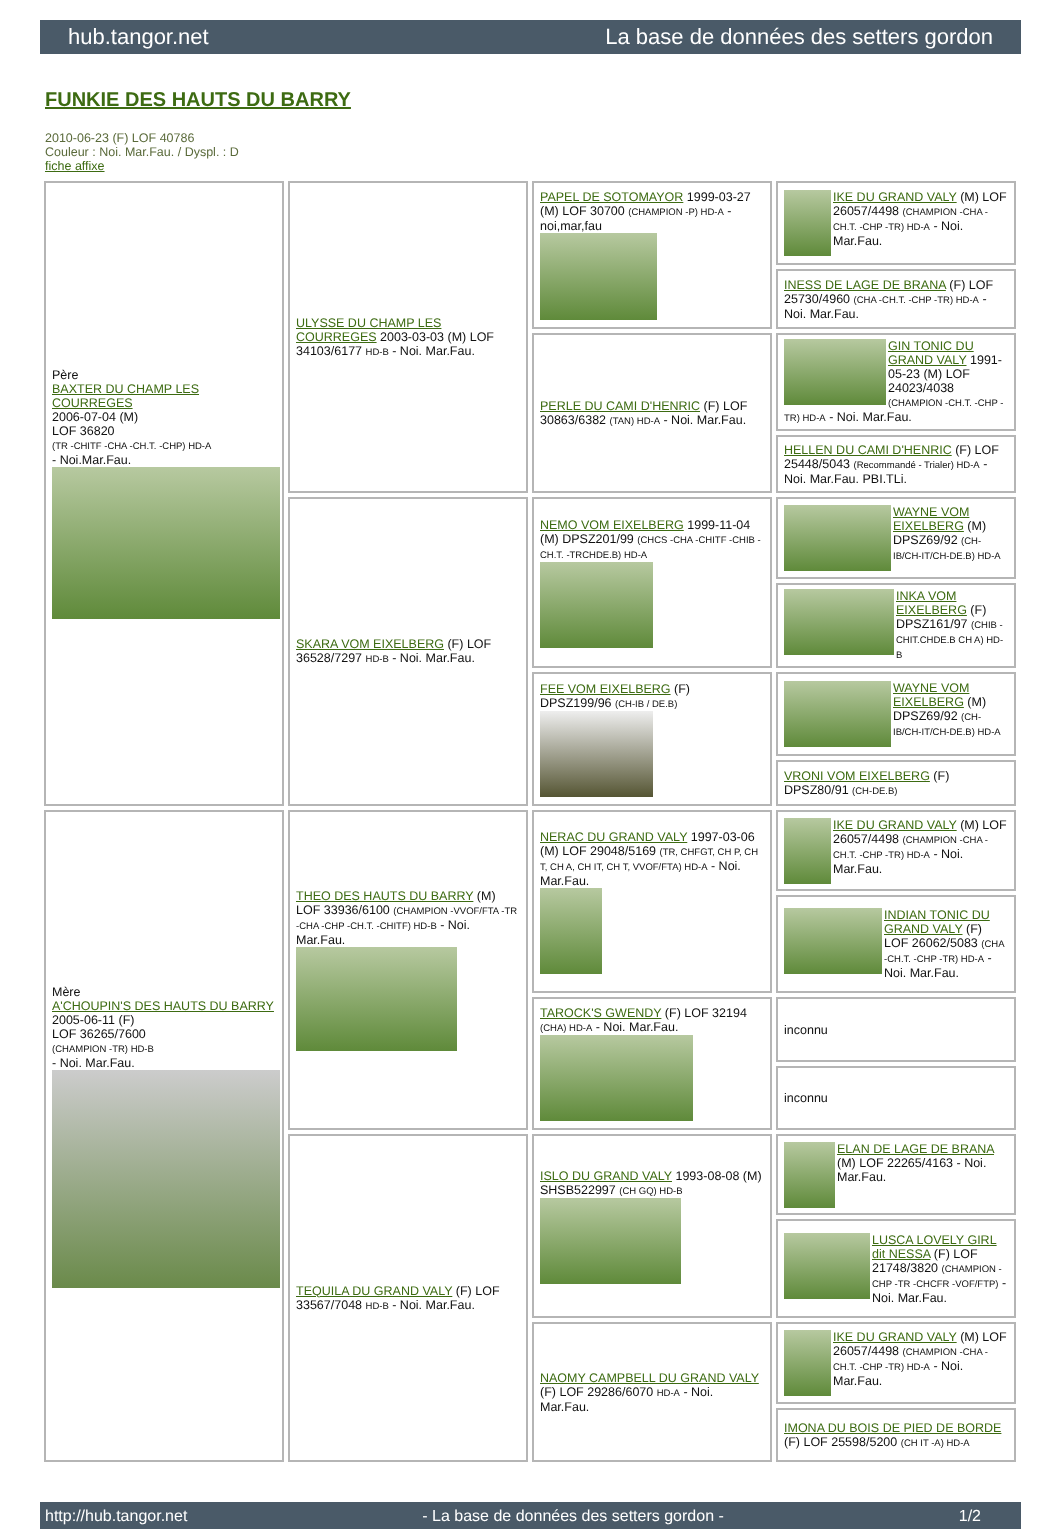hub.tangor.net La base de données des setters gordon
FUNKIE DES HAUTS DU BARRY
2010-06-23 (F) LOF 40786
Couleur : Noi. Mar.Fau. / Dyspl. : D
fiche affixe
| Père BAXTER DU CHAMP LES COURREGES 2006-07-04 (M) LOF 36820 (TR -CHITF -CHA -CH.T. -CHP) HD-A - Noi.Mar.Fau. | ULYSSE DU CHAMP LES COURREGES 2003-03-03 (M) LOF 34103/6177 HD-B - Noi. Mar.Fau. | PAPEL DE SOTOMAYOR 1999-03-27 (M) LOF 30700 (CHAMPION -P) HD-A - noi,mar,fau | IKE DU GRAND VALY (M) LOF 26057/4498 (CHAMPION -CHA -CH.T. -CHP -TR) HD-A - Noi. Mar.Fau. |
| | | | INESS DE LAGE DE BRANA (F) LOF 25730/4960 (CHA -CH.T. -CHP -TR) HD-A - Noi. Mar.Fau. |
| | | PERLE DU CAMI D'HENRIC (F) LOF 30863/6382 (TAN) HD-A - Noi. Mar.Fau. | GIN TONIC DU GRAND VALY 1991-05-23 (M) LOF 24023/4038 (CHAMPION -CH.T. -CHP -TR) HD-A - Noi. Mar.Fau. |
| | | | HELLEN DU CAMI D'HENRIC (F) LOF 25448/5043 (Recommandé - Trialer) HD-A - Noi. Mar.Fau. PBI.TLi. |
| | SKARA VOM EIXELBERG (F) LOF 36528/7297 HD-B - Noi. Mar.Fau. | NEMO VOM EIXELBERG 1999-11-04 (M) DPSZ201/99 (CHCS -CHA -CHITF -CHIB -CH.T. -TRCHDE.B) HD-A | WAYNE VOM EIXELBERG (M) DPSZ69/92 (CH-IB/CH-IT/CH-DE.B) HD-A |
| | | | INKA VOM EIXELBERG (F) DPSZ161/97 (CHIB -CHIT.CHDE.B CH A) HD-B |
| | | FEE VOM EIXELBERG (F) DPSZ199/96 (CH-IB / DE.B) | WAYNE VOM EIXELBERG (M) DPSZ69/92 (CH-IB/CH-IT/CH-DE.B) HD-A |
| | | | VRONI VOM EIXELBERG (F) DPSZ80/91 (CH-DE.B) |
| Mère A'CHOUPIN'S DES HAUTS DU BARRY 2005-06-11 (F) LOF 36265/7600 (CHAMPION -TR) HD-B - Noi. Mar.Fau. | THEO DES HAUTS DU BARRY (M) LOF 33936/6100 (CHAMPION -VVOF/FTA -TR -CHA -CHP -CH.T. -CHITF) HD-B - Noi. Mar.Fau. | NERAC DU GRAND VALY 1997-03-06 (M) LOF 29048/5169 (TR, CHFGT, CH P, CH T, CH A, CH IT, CH T, VVOF/FTA) HD-A - Noi. Mar.Fau. | IKE DU GRAND VALY (M) LOF 26057/4498 (CHAMPION -CHA -CH.T. -CHP -TR) HD-A - Noi. Mar.Fau. |
| | | | INDIAN TONIC DU GRAND VALY (F) LOF 26062/5083 (CHA -CH.T. -CHP -TR) HD-A - Noi. Mar.Fau. |
| | | TAROCK'S GWENDY (F) LOF 32194 (CHA) HD-A - Noi. Mar.Fau. | inconnu |
| | | | inconnu |
| | TEQUILA DU GRAND VALY (F) LOF 33567/7048 HD-B - Noi. Mar.Fau. | ISLO DU GRAND VALY 1993-08-08 (M) SHSB522997 (CH GQ) HD-B | ELAN DE LAGE DE BRANA (M) LOF 22265/4163 - Noi. Mar.Fau. |
| | | | LUSCA LOVELY GIRL dit NESSA (F) LOF 21748/3820 (CHAMPION -CHP -TR -CHCFR -VOF/FTP) - Noi. Mar.Fau. |
| | | NAOMY CAMPBELL DU GRAND VALY (F) LOF 29286/6070 HD-A - Noi. Mar.Fau. | IKE DU GRAND VALY (M) LOF 26057/4498 (CHAMPION -CHA -CH.T. -CHP -TR) HD-A - Noi. Mar.Fau. |
| | | | IMONA DU BOIS DE PIED DE BORDE (F) LOF 25598/5200 (CH IT -A) HD-A |
http://hub.tangor.net - La base de données des setters gordon - 1/2